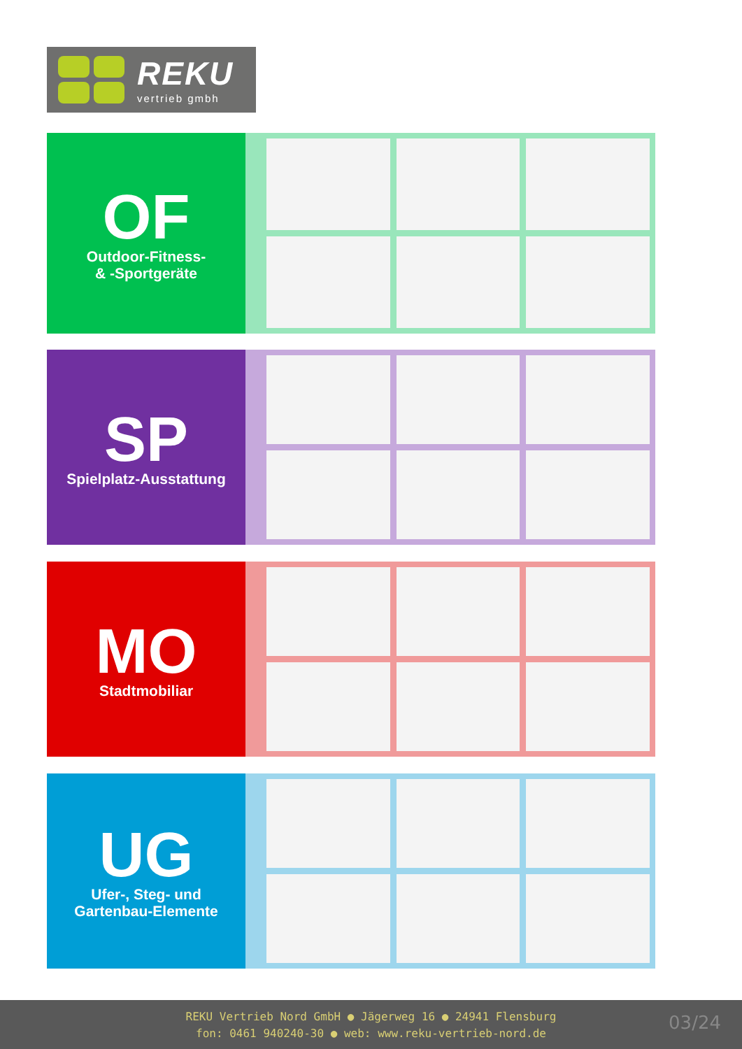REKU
vertrieb gmbh
OF
Outdoor-Fitness-
& -Sportgeräte
SP
Spielplatz-Ausstattung
MO
Stadtmobiliar
UG
Ufer-, Steg- und
Gartenbau-Elemente
REKU Vertrieb Nord GmbH ● Jägerweg 16 ● 24941 Flensburg
fon: 0461 940240-30 ● web: www.reku-vertrieb-nord.de
03/24